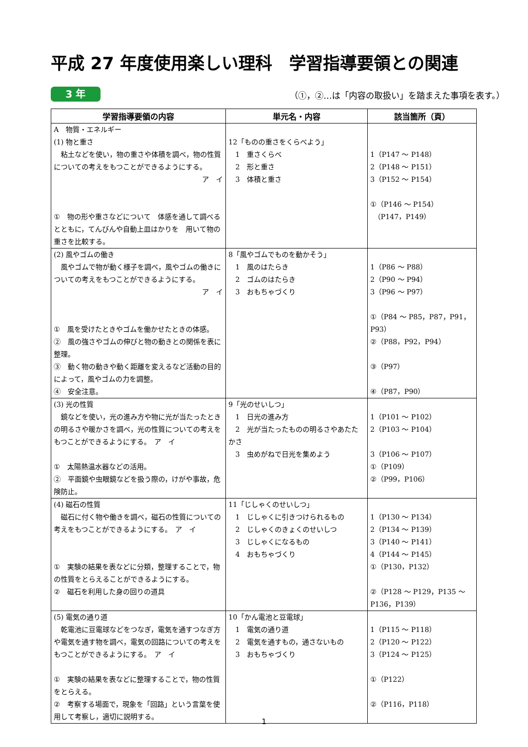平成 27 年度使用楽しい理科　学習指導要領との関連
3 年 （①，②…は「内容の取扱い」を踏まえた事項を表す。）
| 学習指導要領の内容 | 単元名・内容 | 該当箇所（頁） |
| --- | --- | --- |
| A 物質・エネルギー (1) 物と重さ 粘土などを使い，物の重さや体積を調べ，物の性質についての考えをもつことができるようにする。 ア イ ① 物の形や重さなどについて 体感を通して調べるとともに，てんびんや自動上皿はかりを 用いて物の重さを比較する。 | 12「ものの重さをくらべよう」 1 重さくらべ 2 形と重さ 3 体積と重さ | 1（P147 ～ P148） 2（P148 ～ P151） 3（P152 ～ P154） ①（P146 ～ P154） （P147，P149） |
| (2) 風やゴムの働き 風やゴムで物が動く様子を調べ，風やゴムの働きについての考えをもつことができるようにする。 ア イ ① 風を受けたときやゴムを働かせたときの体感。 ② 風の強さやゴムの伸びと物の動きとの関係を表に整理。 ③ 動く物の動きや動く距離を変えるなど活動の目的によって，風やゴムの力を調整。 ④ 安全注意。 | 8「風やゴムでものを動かそう」 1 風のはたらき 2 ゴムのはたらき 3 おもちゃづくり | 1（P86 ～ P88） 2（P90 ～ P94） 3（P96 ～ P97） ①（P84 ～ P85，P87，P91，P93） ②（P88，P92，P94） ③（P97） ④（P87，P90） |
| (3) 光の性質 鏡などを使い，光の進み方や物に光が当たったときの明るさや暖かさを調べ，光の性質についての考えをもつことができるようにする。 ア イ ① 太陽熱温水器などの活用。 ② 平面鏡や虫眼鏡などを扱う際の，けがや事故，危険防止。 | 9「光のせいしつ」 1 日光の進み方 2 光が当たったものの明るさやあたたかさ 3 虫めがねで日光を集めよう | 1（P101 ～ P102） 2（P103 ～ P104） 3（P106 ～ P107） ①（P109） ②（P99，P106） |
| (4) 磁石の性質 磁石に付く物や働きを調べ，磁石の性質についての考えをもつことができるようにする。 ア イ ① 実験の結果を表などに分類，整理することで，物の性質をとらえることができるようにする。 ② 磁石を利用した身の回りの道具 | 11「じしゃくのせいしつ」 1 じしゃくに引きつけられるもの 2 じしゃくのきょくのせいしつ 3 じしゃくになるもの 4 おもちゃづくり | 1（P130 ～ P134） 2（P134 ～ P139） 3（P140 ～ P141） 4（P144 ～ P145） ①（P130，P132） ②（P128 ～ P129，P135 ～ P136，P139） |
| (5) 電気の通り道 乾電池に豆電球などをつなぎ，電気を通すつなぎ方や電気を通す物を調べ，電気の回路についての考えをもつことができるようにする。 ア イ ① 実験の結果を表などに整理することで，物の性質をとらえる。 ② 考察する場面で，現象を「回路」という言葉を使用して考察し，適切に説明する。 | 10「かん電池と豆電球」 1 電気の通り道 2 電気を通すもの，通さないもの 3 おもちゃづくり | 1（P115 ～ P118） 2（P120 ～ P122） 3（P124 ～ P125） ①（P122） ②（P116，P118） |
1